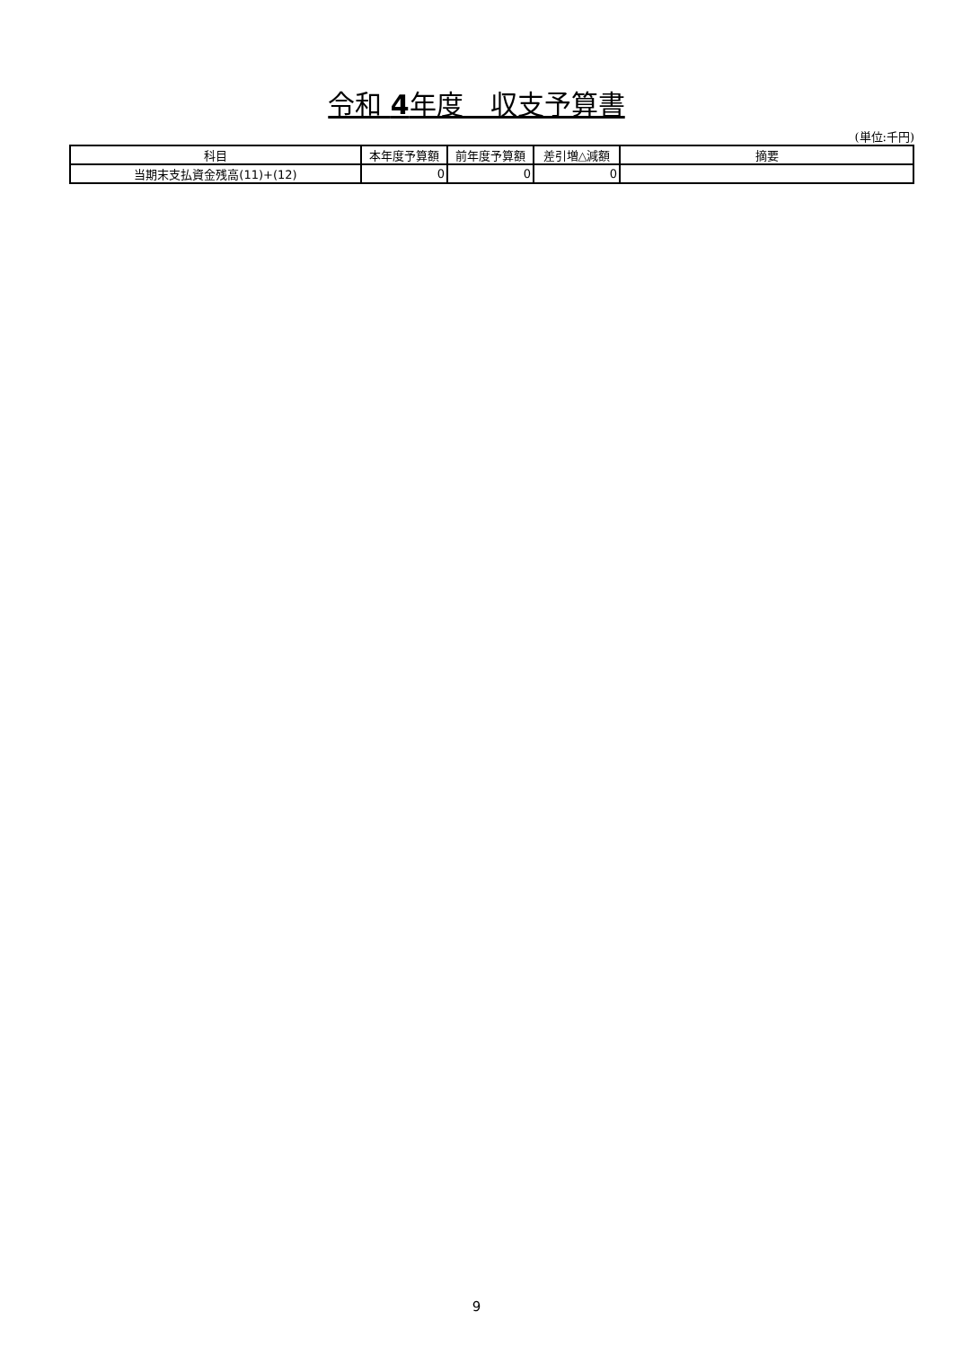令和 4年度　収支予算書
(単位:千円)
| 科目 | 本年度予算額 | 前年度予算額 | 差引増△減額 | 摘要 |
| --- | --- | --- | --- | --- |
| 当期末支払資金残高(11)+(12) | 0 | 0 | 0 | |
9